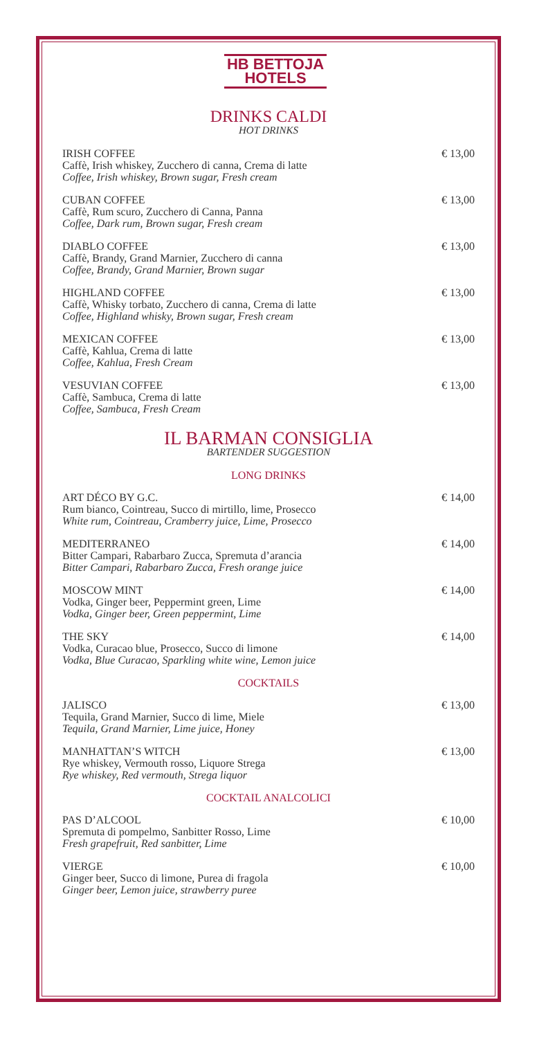HB BETTOJA
HOTELS
DRINKS CALDI
HOT DRINKS
IRISH COFFEE
Caffè, Irish whiskey, Zucchero di canna, Crema di latte
Coffee, Irish whiskey, Brown sugar, Fresh cream
€ 13,00
CUBAN COFFEE
Caffè, Rum scuro, Zucchero di Canna, Panna
Coffee, Dark rum, Brown sugar, Fresh cream
€ 13,00
DIABLO COFFEE
Caffè, Brandy, Grand Marnier, Zucchero di canna
Coffee, Brandy, Grand Marnier, Brown sugar
€ 13,00
HIGHLAND COFFEE
Caffè, Whisky torbato, Zucchero di canna, Crema di latte
Coffee, Highland whisky, Brown sugar, Fresh cream
€ 13,00
MEXICAN COFFEE
Caffè, Kahlua, Crema di latte
Coffee, Kahlua, Fresh Cream
€ 13,00
VESUVIAN COFFEE
Caffè, Sambuca, Crema di latte
Coffee, Sambuca, Fresh Cream
€ 13,00
IL BARMAN CONSIGLIA
BARTENDER SUGGESTION
LONG DRINKS
ART DÉCO BY G.C.
Rum bianco, Cointreau, Succo di mirtillo, lime, Prosecco
White rum, Cointreau, Cramberry juice, Lime, Prosecco
€ 14,00
MEDITERRANEO
Bitter Campari, Rabarbaro Zucca, Spremuta d’arancia
Bitter Campari, Rabarbaro Zucca, Fresh orange juice
€ 14,00
MOSCOW MINT
Vodka, Ginger beer, Peppermint green, Lime
Vodka, Ginger beer, Green peppermint, Lime
€ 14,00
THE SKY
Vodka, Curacao blue, Prosecco, Succo di limone
Vodka, Blue Curacao, Sparkling white wine, Lemon juice
€ 14,00
COCKTAILS
JALISCO
Tequila, Grand Marnier, Succo di lime, Miele
Tequila, Grand Marnier, Lime juice, Honey
€ 13,00
MANHATTAN’S WITCH
Rye whiskey, Vermouth rosso, Liquore Strega
Rye whiskey, Red vermouth, Strega liquor
€ 13,00
COCKTAIL ANALCOLICI
PAS D’ALCOOL
Spremuta di pompelmo, Sanbitter Rosso, Lime
Fresh grapefruit, Red sanbitter, Lime
€ 10,00
VIERGE
Ginger beer, Succo di limone, Purea di fragola
Ginger beer, Lemon juice, strawberry puree
€ 10,00